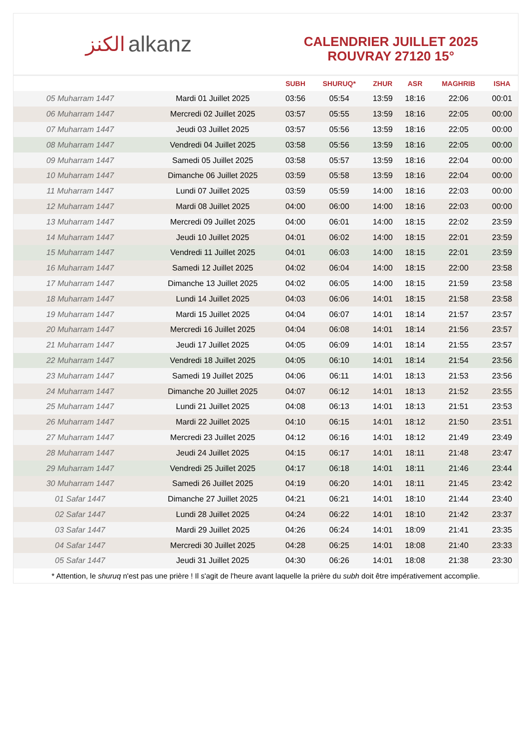الكنز alkanz
CALENDRIER JUILLET 2025
ROUVRAY 27120 15°
| | | SUBH | SHURUQ* | ZHUR | ASR | MAGHRIB | ISHA |
| --- | --- | --- | --- | --- | --- | --- | --- |
| 05 Muharram 1447 | Mardi 01 Juillet 2025 | 03:56 | 05:54 | 13:59 | 18:16 | 22:06 | 00:01 |
| 06 Muharram 1447 | Mercredi 02 Juillet 2025 | 03:57 | 05:55 | 13:59 | 18:16 | 22:05 | 00:00 |
| 07 Muharram 1447 | Jeudi 03 Juillet 2025 | 03:57 | 05:56 | 13:59 | 18:16 | 22:05 | 00:00 |
| 08 Muharram 1447 | Vendredi 04 Juillet 2025 | 03:58 | 05:56 | 13:59 | 18:16 | 22:05 | 00:00 |
| 09 Muharram 1447 | Samedi 05 Juillet 2025 | 03:58 | 05:57 | 13:59 | 18:16 | 22:04 | 00:00 |
| 10 Muharram 1447 | Dimanche 06 Juillet 2025 | 03:59 | 05:58 | 13:59 | 18:16 | 22:04 | 00:00 |
| 11 Muharram 1447 | Lundi 07 Juillet 2025 | 03:59 | 05:59 | 14:00 | 18:16 | 22:03 | 00:00 |
| 12 Muharram 1447 | Mardi 08 Juillet 2025 | 04:00 | 06:00 | 14:00 | 18:16 | 22:03 | 00:00 |
| 13 Muharram 1447 | Mercredi 09 Juillet 2025 | 04:00 | 06:01 | 14:00 | 18:15 | 22:02 | 23:59 |
| 14 Muharram 1447 | Jeudi 10 Juillet 2025 | 04:01 | 06:02 | 14:00 | 18:15 | 22:01 | 23:59 |
| 15 Muharram 1447 | Vendredi 11 Juillet 2025 | 04:01 | 06:03 | 14:00 | 18:15 | 22:01 | 23:59 |
| 16 Muharram 1447 | Samedi 12 Juillet 2025 | 04:02 | 06:04 | 14:00 | 18:15 | 22:00 | 23:58 |
| 17 Muharram 1447 | Dimanche 13 Juillet 2025 | 04:02 | 06:05 | 14:00 | 18:15 | 21:59 | 23:58 |
| 18 Muharram 1447 | Lundi 14 Juillet 2025 | 04:03 | 06:06 | 14:01 | 18:15 | 21:58 | 23:58 |
| 19 Muharram 1447 | Mardi 15 Juillet 2025 | 04:04 | 06:07 | 14:01 | 18:14 | 21:57 | 23:57 |
| 20 Muharram 1447 | Mercredi 16 Juillet 2025 | 04:04 | 06:08 | 14:01 | 18:14 | 21:56 | 23:57 |
| 21 Muharram 1447 | Jeudi 17 Juillet 2025 | 04:05 | 06:09 | 14:01 | 18:14 | 21:55 | 23:57 |
| 22 Muharram 1447 | Vendredi 18 Juillet 2025 | 04:05 | 06:10 | 14:01 | 18:14 | 21:54 | 23:56 |
| 23 Muharram 1447 | Samedi 19 Juillet 2025 | 04:06 | 06:11 | 14:01 | 18:13 | 21:53 | 23:56 |
| 24 Muharram 1447 | Dimanche 20 Juillet 2025 | 04:07 | 06:12 | 14:01 | 18:13 | 21:52 | 23:55 |
| 25 Muharram 1447 | Lundi 21 Juillet 2025 | 04:08 | 06:13 | 14:01 | 18:13 | 21:51 | 23:53 |
| 26 Muharram 1447 | Mardi 22 Juillet 2025 | 04:10 | 06:15 | 14:01 | 18:12 | 21:50 | 23:51 |
| 27 Muharram 1447 | Mercredi 23 Juillet 2025 | 04:12 | 06:16 | 14:01 | 18:12 | 21:49 | 23:49 |
| 28 Muharram 1447 | Jeudi 24 Juillet 2025 | 04:15 | 06:17 | 14:01 | 18:11 | 21:48 | 23:47 |
| 29 Muharram 1447 | Vendredi 25 Juillet 2025 | 04:17 | 06:18 | 14:01 | 18:11 | 21:46 | 23:44 |
| 30 Muharram 1447 | Samedi 26 Juillet 2025 | 04:19 | 06:20 | 14:01 | 18:11 | 21:45 | 23:42 |
| 01 Safar 1447 | Dimanche 27 Juillet 2025 | 04:21 | 06:21 | 14:01 | 18:10 | 21:44 | 23:40 |
| 02 Safar 1447 | Lundi 28 Juillet 2025 | 04:24 | 06:22 | 14:01 | 18:10 | 21:42 | 23:37 |
| 03 Safar 1447 | Mardi 29 Juillet 2025 | 04:26 | 06:24 | 14:01 | 18:09 | 21:41 | 23:35 |
| 04 Safar 1447 | Mercredi 30 Juillet 2025 | 04:28 | 06:25 | 14:01 | 18:08 | 21:40 | 23:33 |
| 05 Safar 1447 | Jeudi 31 Juillet 2025 | 04:30 | 06:26 | 14:01 | 18:08 | 21:38 | 23:30 |
* Attention, le shuruq n'est pas une prière ! Il s'agit de l'heure avant laquelle la prière du subh doit être impérativement accomplie.